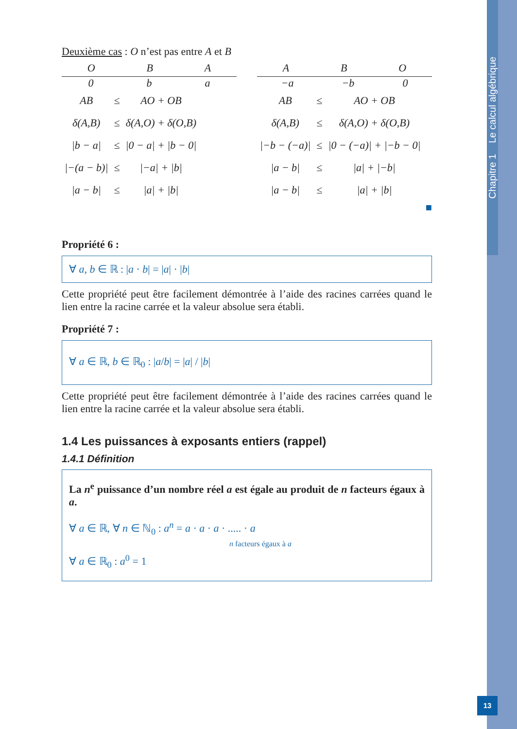Chapitre 1 Le calcul algébrique
13
Deuxième cas : O n’est pas entre A et B
O B A
0 b a
| AB | ≤ | AO + OB |
| δ(A,B) | ≤ | δ(A,O) + δ(O,B) |
| /b − a/ | ≤ | /0 − a/ + /b − 0/ |
| /−(a − b)/ | ≤ | /−a/ + /b/ |
| /a − b/ | ≤ | /a/ + /b/ |
A B O
−a −b 0
| AB | ≤ | AO + OB |
| δ(A,B) | ≤ | δ(A,O) + δ(O,B) |
| /−b − (−a)/ | ≤ | /0 − (−a)/ + /−b − 0/ |
| /a − b/ | ≤ | /a/ + /−b/ |
| /a − b/ | ≤ | /a/ + /b/ |
■
Propriété 6 :
∀ a, b ∈ ℝ : |a · b| = |a| · |b|
Cette propriété peut être facilement démontrée à l’aide des racines carrées quand le lien entre la racine carrée et la valeur absolue sera établi.
Propriété 7 :
∀ a ∈ ℝ, b ∈ ℝ<sub>0</sub> : |a/b| = |a| / |b|
Cette propriété peut être facilement démontrée à l’aide des racines carrées quand le lien entre la racine carrée et la valeur absolue sera établi.
1.4 Les puissances à exposants entiers (rappel)
1.4.1 Définition
La n<sup>e</sup> puissance d’un nombre réel a est égale au produit de n facteurs égaux à a.
∀ a ∈ ℝ, ∀ n ∈ ℕ<sub>0</sub> : a<sup>n</sup> = a · a · a · ..... · a
n facteurs égaux à a
∀ a ∈ ℝ<sub>0</sub> : a<sup>0</sup> = 1